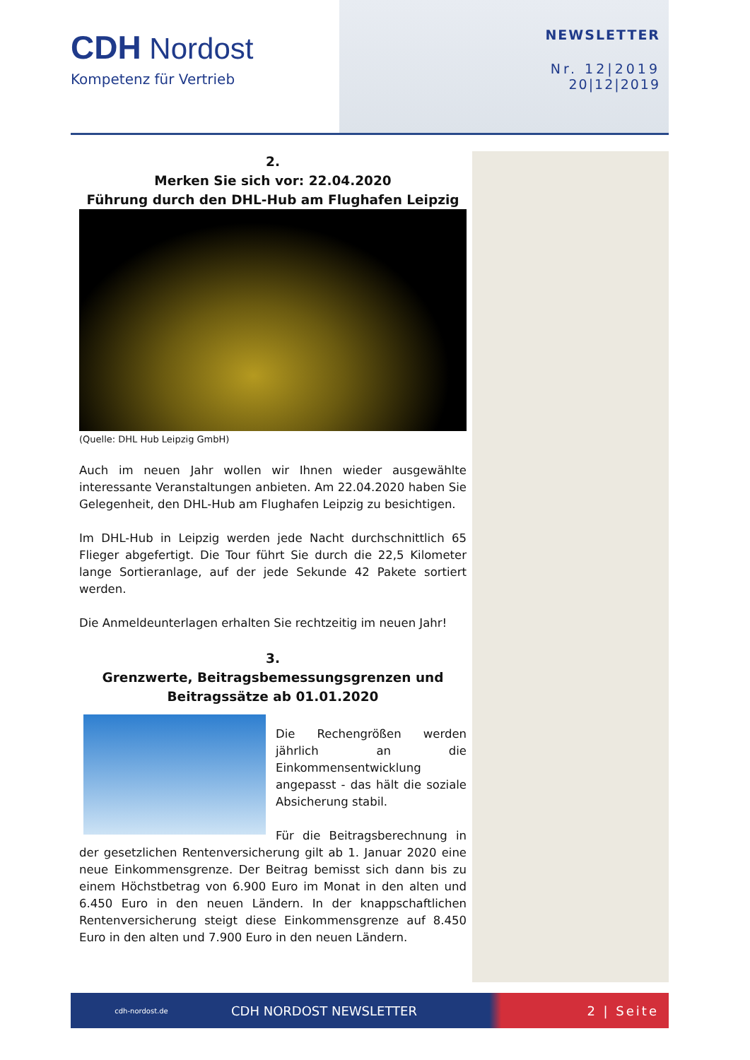CDH Nordost
Kompetenz für Vertrieb
NEWSLETTER
Nr. 12|2019
20|12|2019
2.
Merken Sie sich vor: 22.04.2020
Führung durch den DHL-Hub am Flughafen Leipzig
(Quelle: DHL Hub Leipzig GmbH)
Auch im neuen Jahr wollen wir Ihnen wieder ausgewählte interessante Veranstaltungen anbieten. Am 22.04.2020 haben Sie Gelegenheit, den DHL-Hub am Flughafen Leipzig zu besichtigen.
Im DHL-Hub in Leipzig werden jede Nacht durchschnittlich 65 Flieger abgefertigt. Die Tour führt Sie durch die 22,5 Kilometer lange Sortieranlage, auf der jede Sekunde 42 Pakete sortiert werden.
Die Anmeldeunterlagen erhalten Sie rechtzeitig im neuen Jahr!
3.
Grenzwerte, Beitragsbemessungsgrenzen und Beitragssätze ab 01.01.2020
Die Rechengrößen werden jährlich an die Einkommensentwicklung angepasst - das hält die soziale Absicherung stabil.
Für die Beitragsberechnung in der gesetzlichen Rentenversicherung gilt ab 1. Januar 2020 eine neue Einkommensgrenze. Der Beitrag bemisst sich dann bis zu einem Höchstbetrag von 6.900 Euro im Monat in den alten und 6.450 Euro in den neuen Ländern. In der knappschaftlichen Rentenversicherung steigt diese Einkommensgrenze auf 8.450 Euro in den alten und 7.900 Euro in den neuen Ländern.
cdh-nordost.de
CDH NORDOST NEWSLETTER 2 | Seite